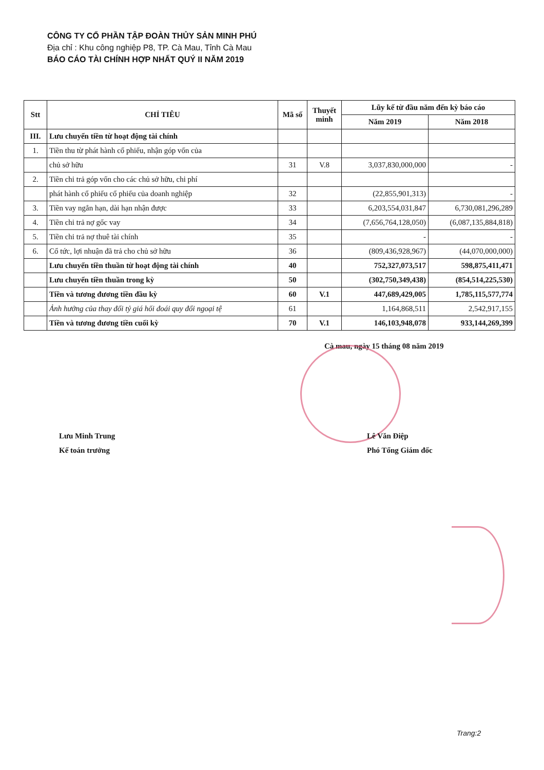CÔNG TY CỔ PHẦN TẬP ĐOÀN THỦY SẢN MINH PHÚ
Địa chỉ : Khu công nghiệp P8, TP. Cà Mau, Tỉnh Cà Mau
BÁO CÁO TÀI CHÍNH HỢP NHẤT QUÝ II NĂM 2019
| Stt | CHỈ TIÊU | Mã số | Thuyết minh | Lũy kế từ đầu năm đến kỳ báo cáo | |
| --- | --- | --- | --- | --- | --- |
| | | | | Năm 2019 | Năm 2018 |
| III. | Lưu chuyển tiền từ hoạt động tài chính | | | | |
| 1. | Tiền thu từ phát hành cổ phiếu, nhận góp vốn của | | | | |
| | chủ sở hữu | 31 | V.8 | 3,037,830,000,000 | - |
| 2. | Tiền chi trả góp vốn cho các chủ sở hữu, chi phí | | | | |
| | phát hành cổ phiếu cổ phiếu của doanh nghiệp | 32 | | (22,855,901,313) | - |
| 3. | Tiền vay ngắn hạn, dài hạn nhận được | 33 | | 6,203,554,031,847 | 6,730,081,296,289 |
| 4. | Tiền chi trả nợ gốc vay | 34 | | (7,656,764,128,050) | (6,087,135,884,818) |
| 5. | Tiền chi trả nợ thuê tài chính | 35 | | - | - |
| 6. | Cổ tức, lợi nhuận đã trả cho chủ sở hữu | 36 | | (809,436,928,967) | (44,070,000,000) |
| | Lưu chuyển tiền thuần từ hoạt động tài chính | 40 | | 752,327,073,517 | 598,875,411,471 |
| | Lưu chuyển tiền thuần trong kỳ | 50 | | (302,750,349,438) | (854,514,225,530) |
| | Tiền và tương đương tiền đầu kỳ | 60 | V.1 | 447,689,429,005 | 1,785,115,577,774 |
| | Ảnh hưởng của thay đổi tỷ giá hối đoái quy đổi ngoại tệ | 61 | | 1,164,868,511 | 2,542,917,155 |
| | Tiền và tương đương tiền cuối kỳ | 70 | V.1 | 146,103,948,078 | 933,144,269,399 |
Cà mau, ngày 15 tháng 08 năm 2019
Lưu Minh Trung
Kế toán trưởng
Lê Văn Điệp
Phó Tổng Giám đốc
Trang:2